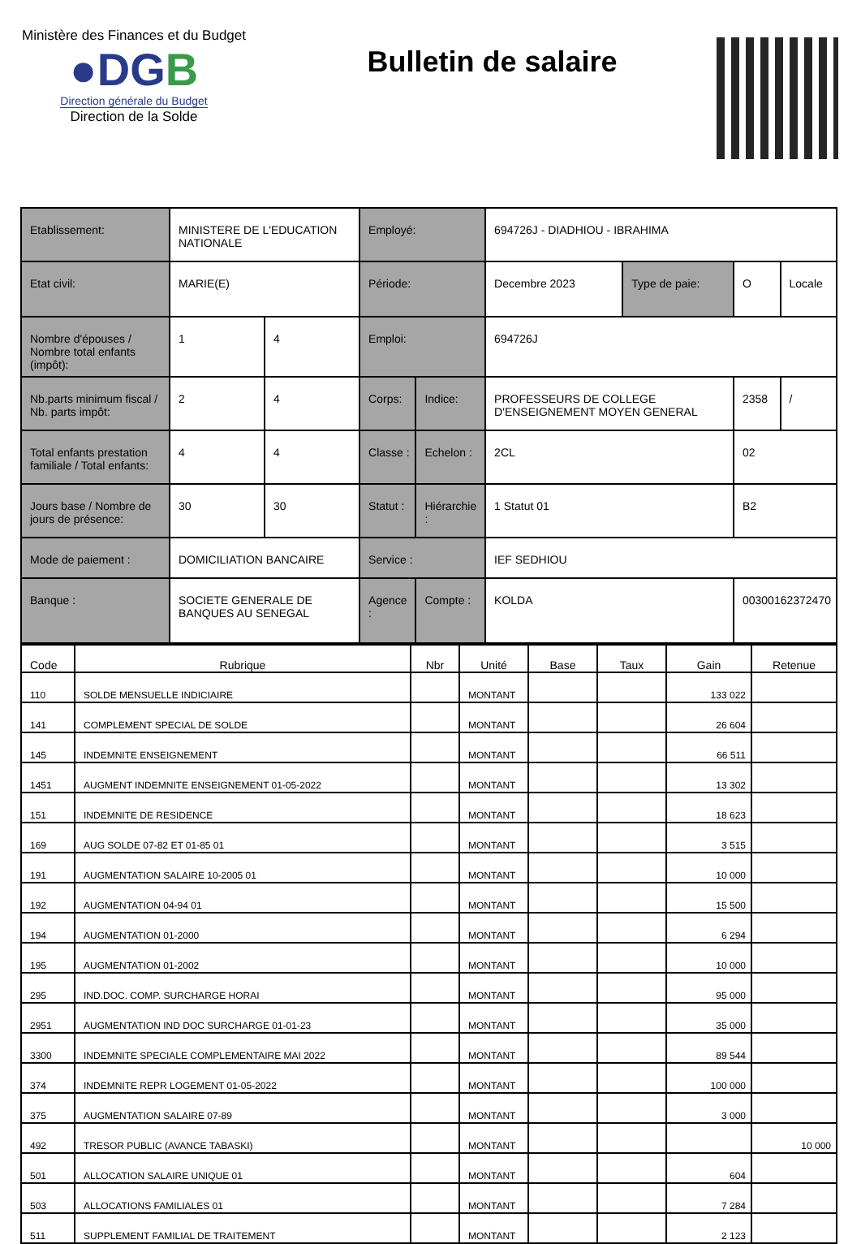Ministère des Finances et du Budget
●DGB
Direction générale du Budget
Direction de la Solde
Bulletin de salaire
| Etablissement: | MINISTERE DE L'EDUCATION NATIONALE | | Employé: | | 694726J - DIADHIOU - IBRAHIMA | | | |
| Etat civil: | MARIE(E) | | Période: | | Decembre 2023 | Type de paie: | O | Locale |
| Nombre d'épouses / Nombre total enfants (impôt): | 1 | 4 | Emploi: | | 694726J | | | |
| Nb.parts minimum fiscal / Nb. parts impôt: | 2 | 4 | Corps: | Indice: | PROFESSEURS DE COLLEGE D'ENSEIGNEMENT MOYEN GENERAL | | 2358 | / |
| Total enfants prestation familiale / Total enfants: | 4 | 4 | Classe : | Echelon : | 2CL | | 02 | |
| Jours base / Nombre de jours de présence: | 30 | 30 | Statut : | Hiérarchie : | 1 Statut 01 | | B2 | |
| Mode de paiement : | DOMICILIATION BANCAIRE | | Service : | | IEF SEDHIOU | | | |
| Banque : | SOCIETE GENERALE DE BANQUES AU SENEGAL | | Agence : | Compte : | KOLDA | | 00300162372470 | |
| Code | Rubrique | Nbr | Unité | Base | Taux | Gain | Retenue |
| --- | --- | --- | --- | --- | --- | --- | --- |
| 110 | SOLDE MENSUELLE INDICIAIRE | | MONTANT | | | 133 022 | |
| 141 | COMPLEMENT SPECIAL DE SOLDE | | MONTANT | | | 26 604 | |
| 145 | INDEMNITE ENSEIGNEMENT | | MONTANT | | | 66 511 | |
| 1451 | AUGMENT INDEMNITE ENSEIGNEMENT 01-05-2022 | | MONTANT | | | 13 302 | |
| 151 | INDEMNITE DE RESIDENCE | | MONTANT | | | 18 623 | |
| 169 | AUG SOLDE 07-82 ET 01-85 01 | | MONTANT | | | 3 515 | |
| 191 | AUGMENTATION SALAIRE 10-2005 01 | | MONTANT | | | 10 000 | |
| 192 | AUGMENTATION 04-94 01 | | MONTANT | | | 15 500 | |
| 194 | AUGMENTATION 01-2000 | | MONTANT | | | 6 294 | |
| 195 | AUGMENTATION 01-2002 | | MONTANT | | | 10 000 | |
| 295 | IND.DOC. COMP. SURCHARGE HORAI | | MONTANT | | | 95 000 | |
| 2951 | AUGMENTATION IND DOC SURCHARGE 01-01-23 | | MONTANT | | | 35 000 | |
| 3300 | INDEMNITE SPECIALE COMPLEMENTAIRE MAI 2022 | | MONTANT | | | 89 544 | |
| 374 | INDEMNITE REPR LOGEMENT 01-05-2022 | | MONTANT | | | 100 000 | |
| 375 | AUGMENTATION SALAIRE 07-89 | | MONTANT | | | 3 000 | |
| 492 | TRESOR PUBLIC (AVANCE TABASKI) | | MONTANT | | | | 10 000 |
| 501 | ALLOCATION SALAIRE UNIQUE 01 | | MONTANT | | | 604 | |
| 503 | ALLOCATIONS FAMILIALES 01 | | MONTANT | | | 7 284 | |
| 511 | SUPPLEMENT FAMILIAL DE TRAITEMENT | | MONTANT | | | 2 123 | |